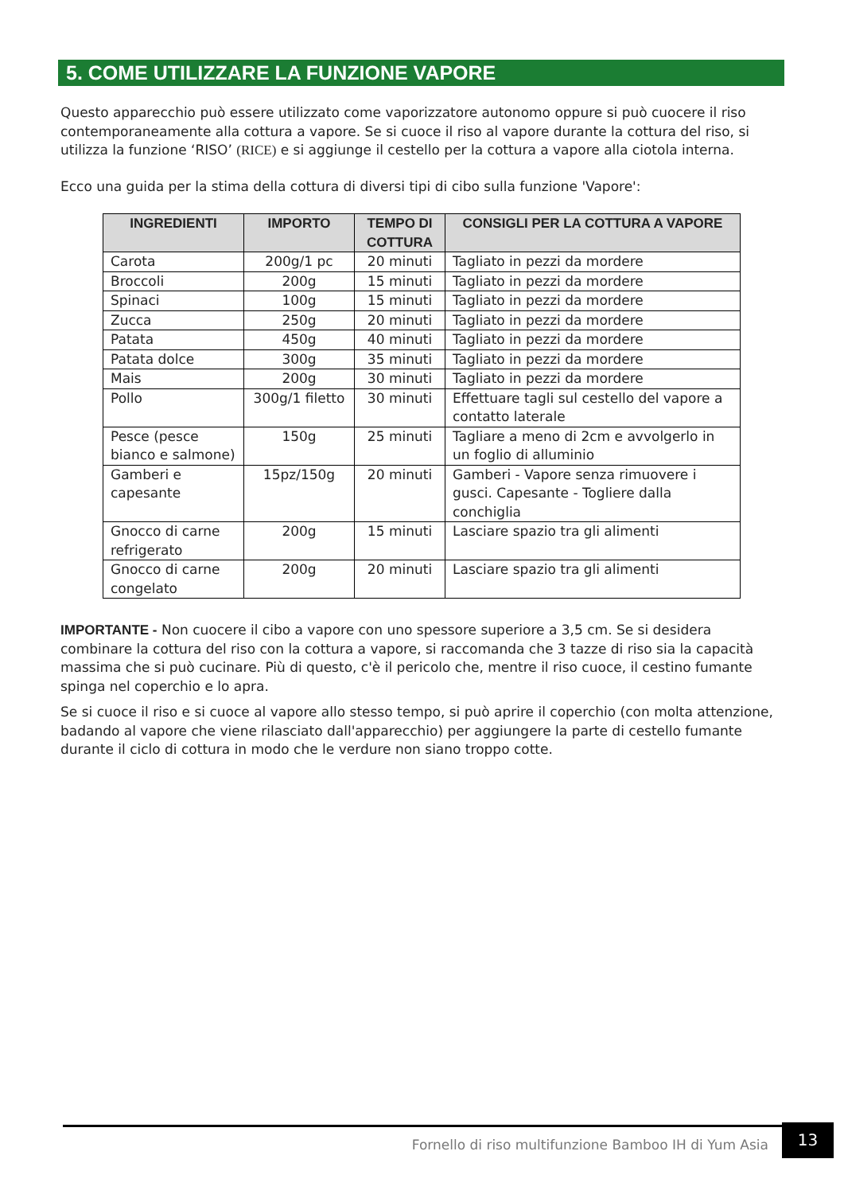5. COME UTILIZZARE LA FUNZIONE VAPORE
Questo apparecchio può essere utilizzato come vaporizzatore autonomo oppure si può cuocere il riso contemporaneamente alla cottura a vapore. Se si cuoce il riso al vapore durante la cottura del riso, si utilizza la funzione ‘RISO’ (RICE) e si aggiunge il cestello per la cottura a vapore alla ciotola interna.
Ecco una guida per la stima della cottura di diversi tipi di cibo sulla funzione 'Vapore':
| INGREDIENTI | IMPORTO | TEMPO DI COTTURA | CONSIGLI PER LA COTTURA A VAPORE |
| --- | --- | --- | --- |
| Carota | 200g/1 pc | 20 minuti | Tagliato in pezzi da mordere |
| Broccoli | 200g | 15 minuti | Tagliato in pezzi da mordere |
| Spinaci | 100g | 15 minuti | Tagliato in pezzi da mordere |
| Zucca | 250g | 20 minuti | Tagliato in pezzi da mordere |
| Patata | 450g | 40 minuti | Tagliato in pezzi da mordere |
| Patata dolce | 300g | 35 minuti | Tagliato in pezzi da mordere |
| Mais | 200g | 30 minuti | Tagliato in pezzi da mordere |
| Pollo | 300g/1 filetto | 30 minuti | Effettuare tagli sul cestello del vapore a contatto laterale |
| Pesce (pesce bianco e salmone) | 150g | 25 minuti | Tagliare a meno di 2cm e avvolgerlo in un foglio di alluminio |
| Gamberi e capesante | 15pz/150g | 20 minuti | Gamberi - Vapore senza rimuovere i gusci. Capesante - Togliere dalla conchiglia |
| Gnocco di carne refrigerato | 200g | 15 minuti | Lasciare spazio tra gli alimenti |
| Gnocco di carne congelato | 200g | 20 minuti | Lasciare spazio tra gli alimenti |
IMPORTANTE - Non cuocere il cibo a vapore con uno spessore superiore a 3,5 cm. Se si desidera combinare la cottura del riso con la cottura a vapore, si raccomanda che 3 tazze di riso sia la capacità massima che si può cucinare. Più di questo, c'è il pericolo che, mentre il riso cuoce, il cestino fumante spinga nel coperchio e lo apra.
Se si cuoce il riso e si cuoce al vapore allo stesso tempo, si può aprire il coperchio (con molta attenzione, badando al vapore che viene rilasciato dall'apparecchio) per aggiungere la parte di cestello fumante durante il ciclo di cottura in modo che le verdure non siano troppo cotte.
Fornello di riso multifunzione Bamboo IH di Yum Asia
13